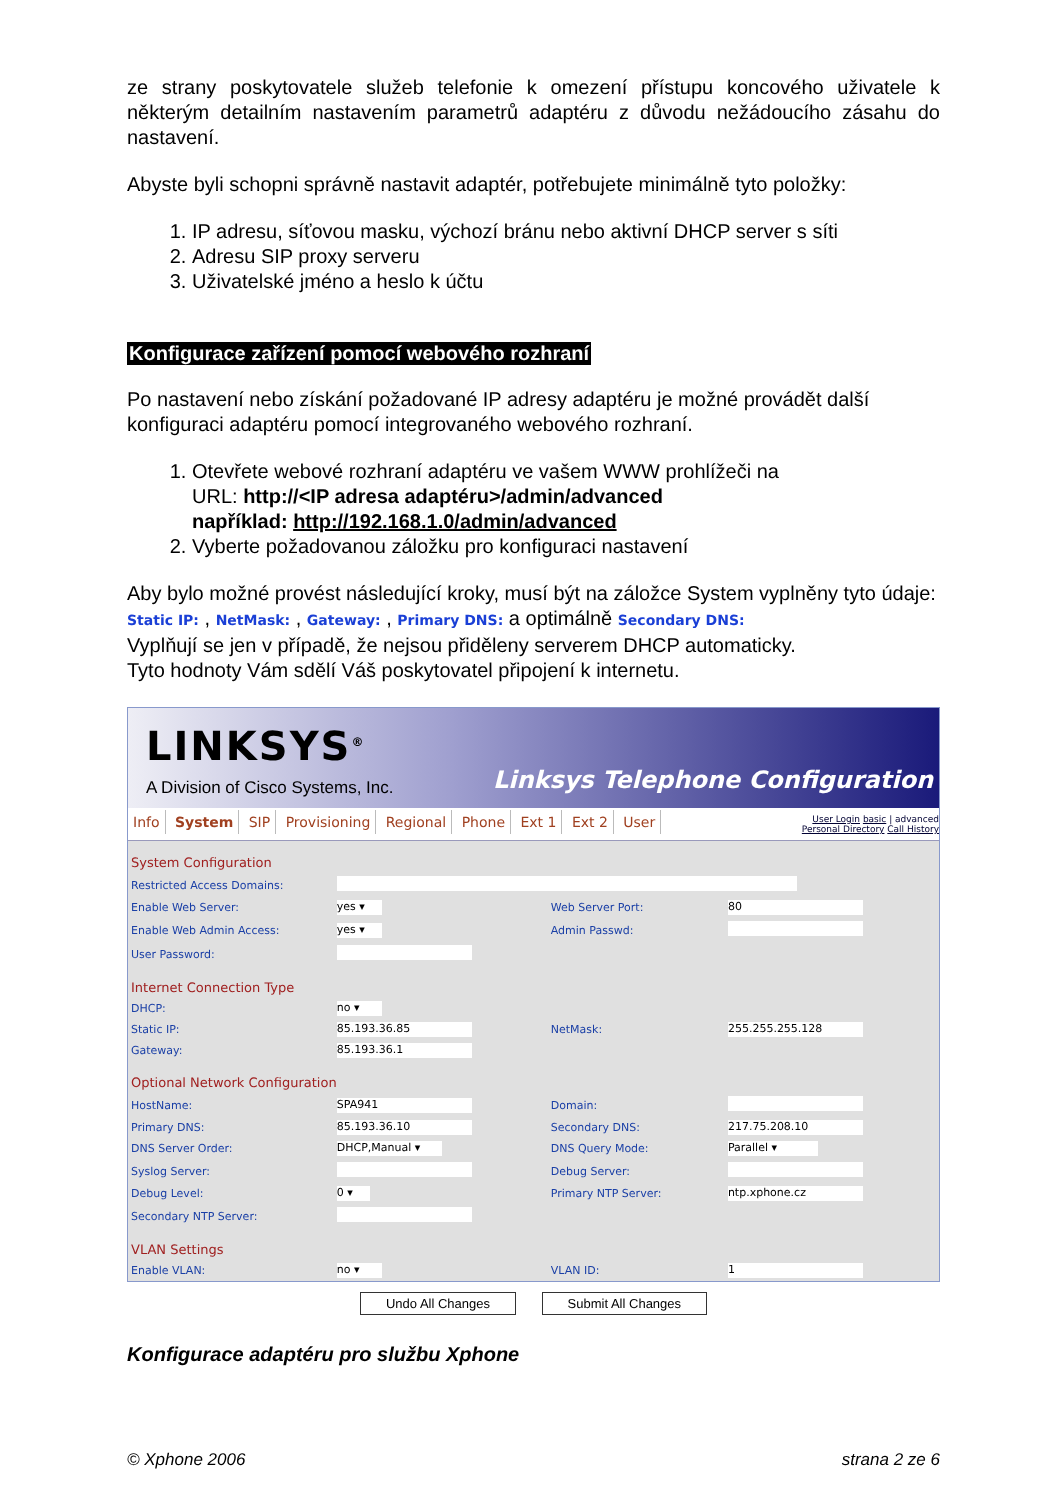ze strany poskytovatele služeb telefonie k omezení přístupu koncového uživatele k některým detailním nastavením parametrů adaptéru z důvodu nežádoucího zásahu do nastavení.
Abyste byli schopni správně nastavit adaptér, potřebujete minimálně tyto položky:
1. IP adresu, síťovou masku, výchozí bránu nebo aktivní DHCP server s síti
2. Adresu SIP proxy serveru
3. Uživatelské jméno a heslo k účtu
Konfigurace zařízení pomocí webového rozhraní
Po nastavení nebo získání požadované IP adresy adaptéru je možné provádět další konfiguraci adaptéru pomocí integrovaného webového rozhraní.
1. Otevřete webové rozhraní adaptéru ve vašem WWW prohlížeči na
URL: http://<IP adresa adaptéru>/admin/advanced
například: http://192.168.1.0/admin/advanced
2. Vyberte požadovanou záložku pro konfiguraci nastavení
Aby bylo možné provést následující kroky, musí být na záložce System vyplněny tyto údaje: Static IP: , NetMask: , Gateway: , Primary DNS: a optimálně Secondary DNS:
Vyplňují se jen v případě, že nejsou přiděleny serverem DHCP automaticky.
Tyto hodnoty Vám sdělí Váš poskytovatel připojení k internetu.
LINKSYS<sup>®</sup>
A Division of Cisco Systems, Inc.
Linksys Telephone Configuration
Info System SIP Provisioning Regional Phone Ext 1 Ext 2 User
User Login basic | advanced
Personal Directory Call History
| System Configuration | | | |
| Restricted Access Domains: | | | |
| Enable Web Server: | yes ▾ | Web Server Port: | 80 |
| Enable Web Admin Access: | yes ▾ | Admin Passwd: | |
| User Password: | | | |
| Internet Connection Type | | | |
| DHCP: | no ▾ | | |
| Static IP: | 85.193.36.85 | NetMask: | 255.255.255.128 |
| Gateway: | 85.193.36.1 | | |
| Optional Network Configuration | | | |
| HostName: | SPA941 | Domain: | |
| Primary DNS: | 85.193.36.10 | Secondary DNS: | 217.75.208.10 |
| DNS Server Order: | DHCP,Manual ▾ | DNS Query Mode: | Parallel ▾ |
| Syslog Server: | | Debug Server: | |
| Debug Level: | 0 ▾ | Primary NTP Server: | ntp.xphone.cz |
| Secondary NTP Server: | | | |
| VLAN Settings | | | |
| Enable VLAN: | no ▾ | VLAN ID: | 1 |
Undo All Changes Submit All Changes
Konfigurace adaptéru pro službu Xphone
© Xphone 2006 strana 2 ze 6